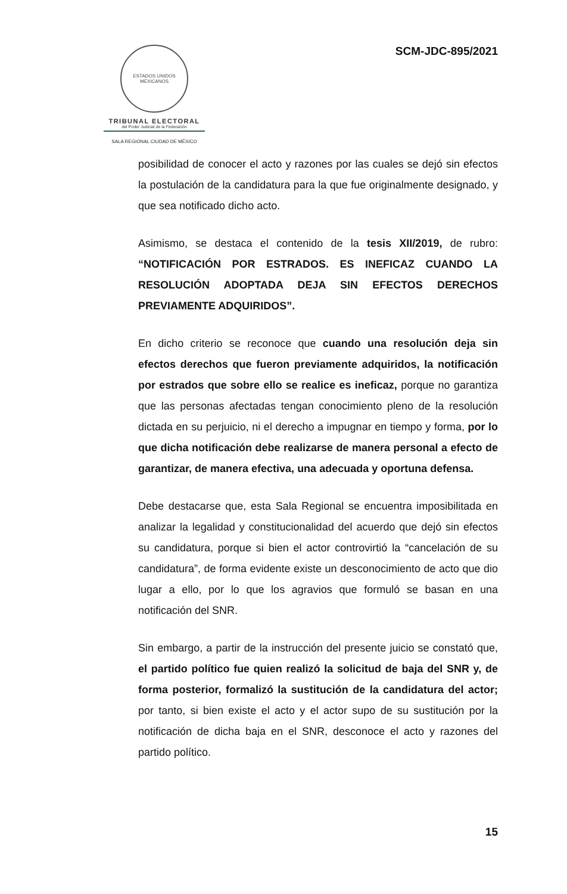ESTADOS UNIDOS MEXICANOS
TRIBUNAL ELECTORAL
del Poder Judicial de la Federación
SALA REGIONAL CIUDAD DE MÉXICO
SCM-JDC-895/2021
posibilidad de conocer el acto y razones por las cuales se dejó sin efectos la postulación de la candidatura para la que fue originalmente designado, y que sea notificado dicho acto.
Asimismo, se destaca el contenido de la tesis XII/2019, de rubro: “NOTIFICACIÓN POR ESTRADOS. ES INEFICAZ CUANDO LA RESOLUCIÓN ADOPTADA DEJA SIN EFECTOS DERECHOS PREVIAMENTE ADQUIRIDOS”.
En dicho criterio se reconoce que cuando una resolución deja sin efectos derechos que fueron previamente adquiridos, la notificación por estrados que sobre ello se realice es ineficaz, porque no garantiza que las personas afectadas tengan conocimiento pleno de la resolución dictada en su perjuicio, ni el derecho a impugnar en tiempo y forma, por lo que dicha notificación debe realizarse de manera personal a efecto de garantizar, de manera efectiva, una adecuada y oportuna defensa.
Debe destacarse que, esta Sala Regional se encuentra imposibilitada en analizar la legalidad y constitucionalidad del acuerdo que dejó sin efectos su candidatura, porque si bien el actor controvirtió la “cancelación de su candidatura”, de forma evidente existe un desconocimiento de acto que dio lugar a ello, por lo que los agravios que formuló se basan en una notificación del SNR.
Sin embargo, a partir de la instrucción del presente juicio se constató que, el partido político fue quien realizó la solicitud de baja del SNR y, de forma posterior, formalizó la sustitución de la candidatura del actor; por tanto, si bien existe el acto y el actor supo de su sustitución por la notificación de dicha baja en el SNR, desconoce el acto y razones del partido político.
15